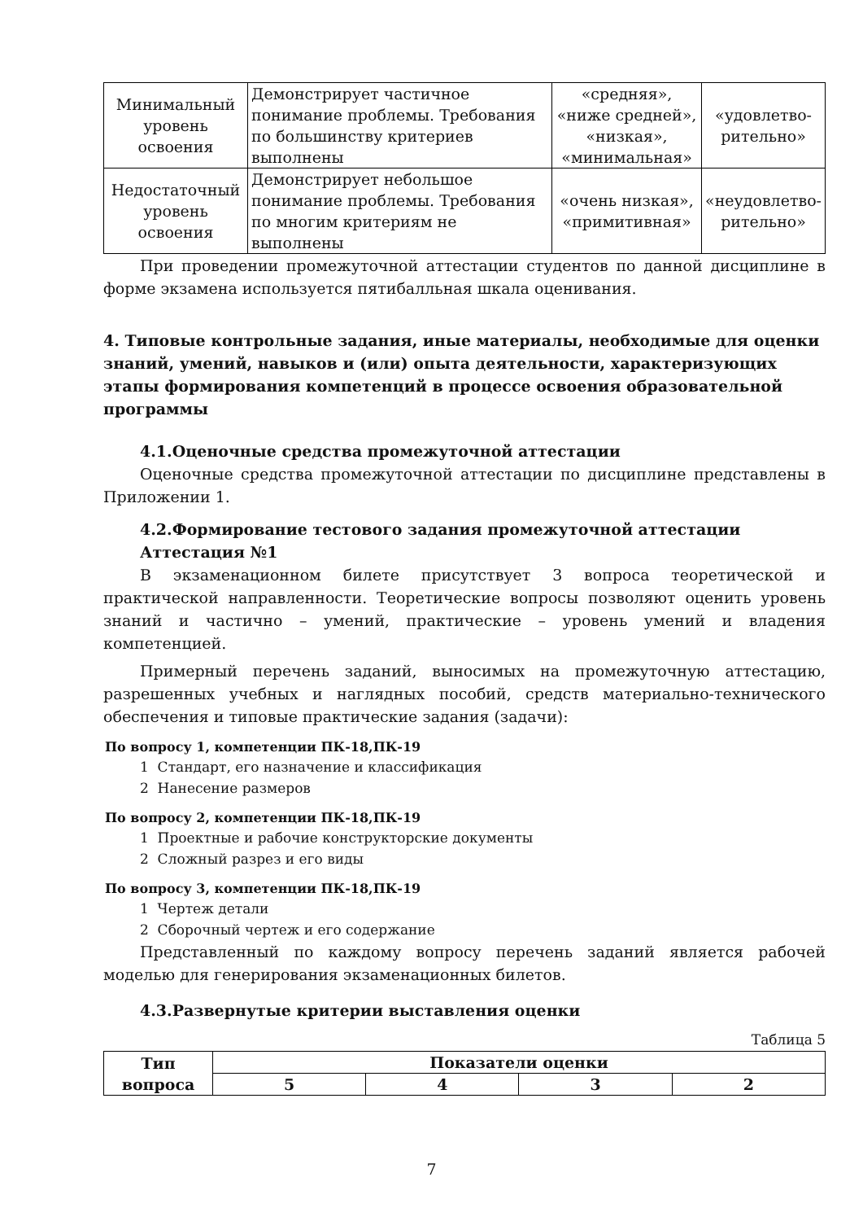| Минимальный уровень освоения | Демонстрирует частичное понимание проблемы. Требования по большинству критериев выполнены | «средняя», «ниже средней», «низкая», «минимальная» | «удовлетво-рительно» |
| Недостаточный уровень освоения | Демонстрирует небольшое понимание проблемы. Требования по многим критериям не выполнены | «очень низкая», «примитивная» | «неудовлетво-рительно» |
При проведении промежуточной аттестации студентов по данной дисциплине в форме экзамена используется пятибалльная шкала оценивания.
4. Типовые контрольные задания, иные материалы, необходимые для оценки знаний, умений, навыков и (или) опыта деятельности, характеризующих этапы формирования компетенций в процессе освоения образовательной программы
4.1.Оценочные средства промежуточной аттестации
Оценочные средства промежуточной аттестации по дисциплине представлены в Приложении 1.
4.2.Формирование тестового задания промежуточной аттестации
Аттестация №1
В экзаменационном билете присутствует 3 вопроса теоретической и практической направленности. Теоретические вопросы позволяют оценить уровень знаний и частично – умений, практические – уровень умений и владения компетенцией.
Примерный перечень заданий, выносимых на промежуточную аттестацию, разрешенных учебных и наглядных пособий, средств материально-технического обеспечения и типовые практические задания (задачи):
По вопросу 1, компетенции ПК-18,ПК-19
1 Стандарт, его назначение и классификация
2 Нанесение размеров
По вопросу 2, компетенции ПК-18,ПК-19
1 Проектные и рабочие конструкторские документы
2 Сложный разрез и его виды
По вопросу 3, компетенции ПК-18,ПК-19
1 Чертеж детали
2 Сборочный чертеж и его содержание
Представленный по каждому вопросу перечень заданий является рабочей моделью для генерирования экзаменационных билетов.
4.3.Развернутые критерии выставления оценки
Таблица 5
| Тип вопроса | Показатели оценки | | | |
| --- | --- | --- | --- | --- |
| | 5 | 4 | 3 | 2 |
7